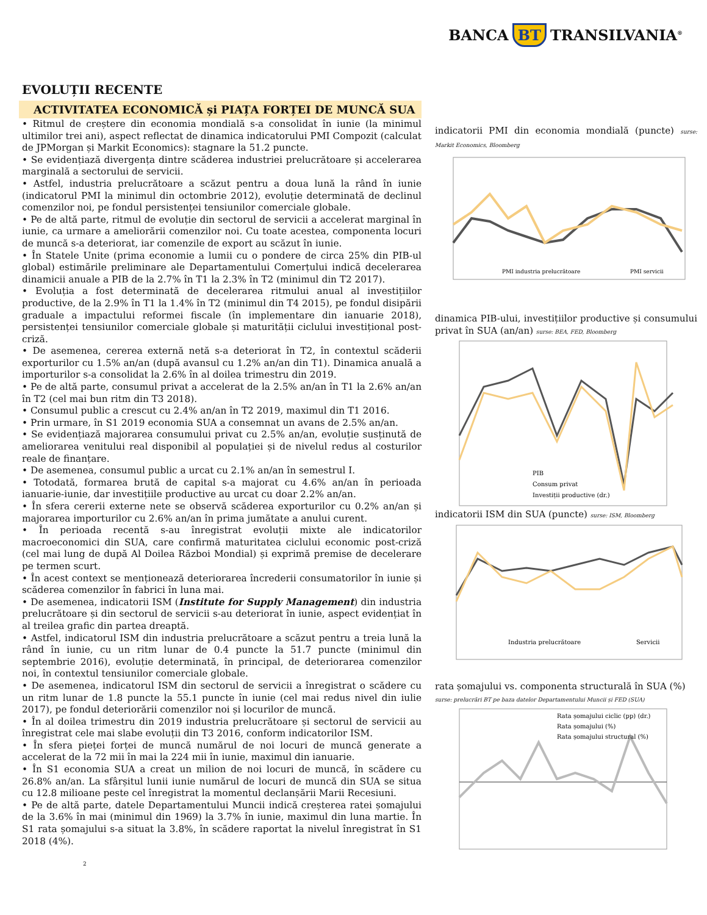BANCA BT TRANSILVANIA<sup>®</sup>
EVOLUȚII RECENTE
ACTIVITATEA ECONOMICĂ și PIAȚA FORȚEI DE MUNCĂ SUA
• Ritmul de creștere din economia mondială s-a consolidat în iunie (la minimul ultimilor trei ani), aspect reflectat de dinamica indicatorului PMI Compozit (calculat de JPMorgan și Markit Economics): stagnare la 51.2 puncte.
• Se evidențiază divergența dintre scăderea industriei prelucrătoare și accelerarea marginală a sectorului de servicii.
• Astfel, industria prelucrătoare a scăzut pentru a doua lună la rând în iunie (indicatorul PMI la minimul din octombrie 2012), evoluție determinată de declinul comenzilor noi, pe fondul persistenței tensiunilor comerciale globale.
• Pe de altă parte, ritmul de evoluție din sectorul de servicii a accelerat marginal în iunie, ca urmare a ameliorării comenzilor noi. Cu toate acestea, componenta locuri de muncă s-a deteriorat, iar comenzile de export au scăzut în iunie.
• În Statele Unite (prima economie a lumii cu o pondere de circa 25% din PIB-ul global) estimările preliminare ale Departamentului Comerțului indică decelerarea dinamicii anuale a PIB de la 2.7% în T1 la 2.3% în T2 (minimul din T2 2017).
• Evoluția a fost determinată de decelerarea ritmului anual al investițiilor productive, de la 2.9% în T1 la 1.4% în T2 (minimul din T4 2015), pe fondul disipării graduale a impactului reformei fiscale (în implementare din ianuarie 2018), persistenței tensiunilor comerciale globale și maturității ciclului investițional post-criză.
• De asemenea, cererea externă netă s-a deteriorat în T2, în contextul scăderii exporturilor cu 1.5% an/an (după avansul cu 1.2% an/an din T1). Dinamica anuală a importurilor s-a consolidat la 2.6% în al doilea trimestru din 2019.
• Pe de altă parte, consumul privat a accelerat de la 2.5% an/an în T1 la 2.6% an/an în T2 (cel mai bun ritm din T3 2018).
• Consumul public a crescut cu 2.4% an/an în T2 2019, maximul din T1 2016.
• Prin urmare, în S1 2019 economia SUA a consemnat un avans de 2.5% an/an.
• Se evidențiază majorarea consumului privat cu 2.5% an/an, evoluție susținută de ameliorarea venitului real disponibil al populației și de nivelul redus al costurilor reale de finanțare.
• De asemenea, consumul public a urcat cu 2.1% an/an în semestrul I.
• Totodată, formarea brută de capital s-a majorat cu 4.6% an/an în perioada ianuarie-iunie, dar investițiile productive au urcat cu doar 2.2% an/an.
• În sfera cererii externe nete se observă scăderea exporturilor cu 0.2% an/an și majorarea importurilor cu 2.6% an/an în prima jumătate a anului curent.
• În perioada recentă s-au înregistrat evoluții mixte ale indicatorilor macroeconomici din SUA, care confirmă maturitatea ciclului economic post-criză (cel mai lung de după Al Doilea Război Mondial) și exprimă premise de decelerare pe termen scurt.
• În acest context se menționează deteriorarea încrederii consumatorilor în iunie și scăderea comenzilor în fabrici în luna mai.
• De asemenea, indicatorii ISM (Institute for Supply Management) din industria prelucrătoare și din sectorul de servicii s-au deteriorat în iunie, aspect evidențiat în al treilea grafic din partea dreaptă.
• Astfel, indicatorul ISM din industria prelucrătoare a scăzut pentru a treia lună la rând în iunie, cu un ritm lunar de 0.4 puncte la 51.7 puncte (minimul din septembrie 2016), evoluție determinată, în principal, de deteriorarea comenzilor noi, în contextul tensiunilor comerciale globale.
• De asemenea, indicatorul ISM din sectorul de servicii a înregistrat o scădere cu un ritm lunar de 1.8 puncte la 55.1 puncte în iunie (cel mai redus nivel din iulie 2017), pe fondul deteriorării comenzilor noi și locurilor de muncă.
• În al doilea trimestru din 2019 industria prelucrătoare și sectorul de servicii au înregistrat cele mai slabe evoluții din T3 2016, conform indicatorilor ISM.
• În sfera pieței forței de muncă numărul de noi locuri de muncă generate a accelerat de la 72 mii în mai la 224 mii în iunie, maximul din ianuarie.
• În S1 economia SUA a creat un milion de noi locuri de muncă, în scădere cu 26.8% an/an. La sfârșitul lunii iunie numărul de locuri de muncă din SUA se situa cu 12.8 milioane peste cel înregistrat la momentul declanșării Marii Recesiuni.
• Pe de altă parte, datele Departamentului Muncii indică creșterea ratei șomajului de la 3.6% în mai (minimul din 1969) la 3.7% în iunie, maximul din luna martie. În S1 rata șomajului s-a situat la 3.8%, în scădere raportat la nivelul înregistrat în S1 2018 (4%).
2
indicatorii PMI din economia mondială (puncte) surse: Markit Economics, Bloomberg
PMI industria prelucrătoare
PMI servicii
dinamica PIB-ului, investițiilor productive și consumului privat în SUA (an/an) surse: BEA, FED, Bloomberg
PIB
Consum privat
Investiții productive (dr.)
indicatorii ISM din SUA (puncte) surse: ISM, Bloomberg
Industria prelucrătoare
Servicii
rata șomajului vs. componenta structurală în SUA (%)
surse: prelucrări BT pe baza datelor Departamentului Muncii și FED (SUA)
Rata șomajului ciclic (pp) (dr.)
Rata șomajului (%)
Rata șomajului structural (%)